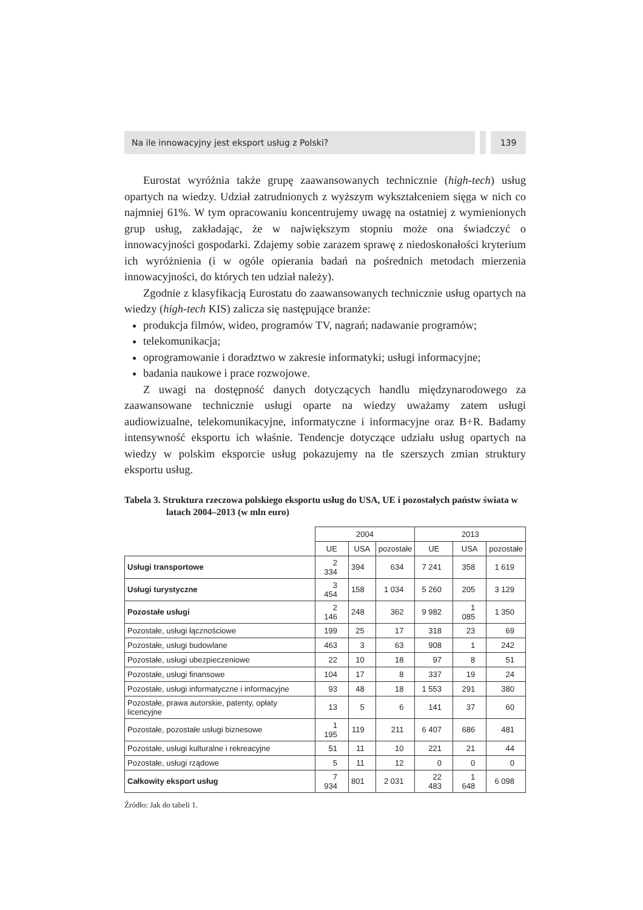Na ile innowacyjny jest eksport usług z Polski?
139
Eurostat wyróżnia także grupę zaawansowanych technicznie (high-tech) usług opartych na wiedzy. Udział zatrudnionych z wyższym wykształceniem sięga w nich co najmniej 61%. W tym opracowaniu koncentrujemy uwagę na ostatniej z wymienionych grup usług, zakładając, że w największym stopniu może ona świadczyć o innowacyjności gospodarki. Zdajemy sobie zarazem sprawę z niedoskonałości kryterium ich wyróżnienia (i w ogóle opierania badań na pośrednich metodach mierzenia innowacyjności, do których ten udział należy).
Zgodnie z klasyfikacją Eurostatu do zaawansowanych technicznie usług opartych na wiedzy (high-tech KIS) zalicza się następujące branże:
produkcja filmów, wideo, programów TV, nagrań; nadawanie programów;
telekomunikacja;
oprogramowanie i doradztwo w zakresie informatyki; usługi informacyjne;
badania naukowe i prace rozwojowe.
Z uwagi na dostępność danych dotyczących handlu międzynarodowego za zaawansowane technicznie usługi oparte na wiedzy uważamy zatem usługi audiowizualne, telekomunikacyjne, informatyczne i informacyjne oraz B+R. Badamy intensywność eksportu ich właśnie. Tendencje dotyczące udziału usług opartych na wiedzy w polskim eksporcie usług pokazujemy na tle szerszych zmian struktury eksportu usług.
Tabela 3. Struktura rzeczowa polskiego eksportu usług do USA, UE i pozostałych państw świata w latach 2004–2013 (w mln euro)
| | 2004 | | | 2013 | | |
| --- | --- | --- | --- | --- | --- | --- |
| | UE | USA | pozostałe | UE | USA | pozostałe |
| Usługi transportowe | 2 334 | 394 | 634 | 7 241 | 358 | 1 619 |
| Usługi turystyczne | 3 454 | 158 | 1 034 | 5 260 | 205 | 3 129 |
| Pozostałe usługi | 2 146 | 248 | 362 | 9 982 | 1 085 | 1 350 |
| Pozostałe, usługi łącznościowe | 199 | 25 | 17 | 318 | 23 | 69 |
| Pozostałe, usługi budowlane | 463 | 3 | 63 | 908 | 1 | 242 |
| Pozostałe, usługi ubezpieczeniowe | 22 | 10 | 18 | 97 | 8 | 51 |
| Pozostałe, usługi finansowe | 104 | 17 | 8 | 337 | 19 | 24 |
| Pozostałe, usługi informatyczne i informacyjne | 93 | 48 | 18 | 1 553 | 291 | 380 |
| Pozostałe, prawa autorskie, patenty, opłaty licencyjne | 13 | 5 | 6 | 141 | 37 | 60 |
| Pozostałe, pozostałe usługi biznesowe | 1 195 | 119 | 211 | 6 407 | 686 | 481 |
| Pozostałe, usługi kulturalne i rekreacyjne | 51 | 11 | 10 | 221 | 21 | 44 |
| Pozostałe, usługi rządowe | 5 | 11 | 12 | 0 | 0 | 0 |
| Całkowity eksport usług | 7 934 | 801 | 2 031 | 22 483 | 1 648 | 6 098 |
Źródło: Jak do tabeli 1.